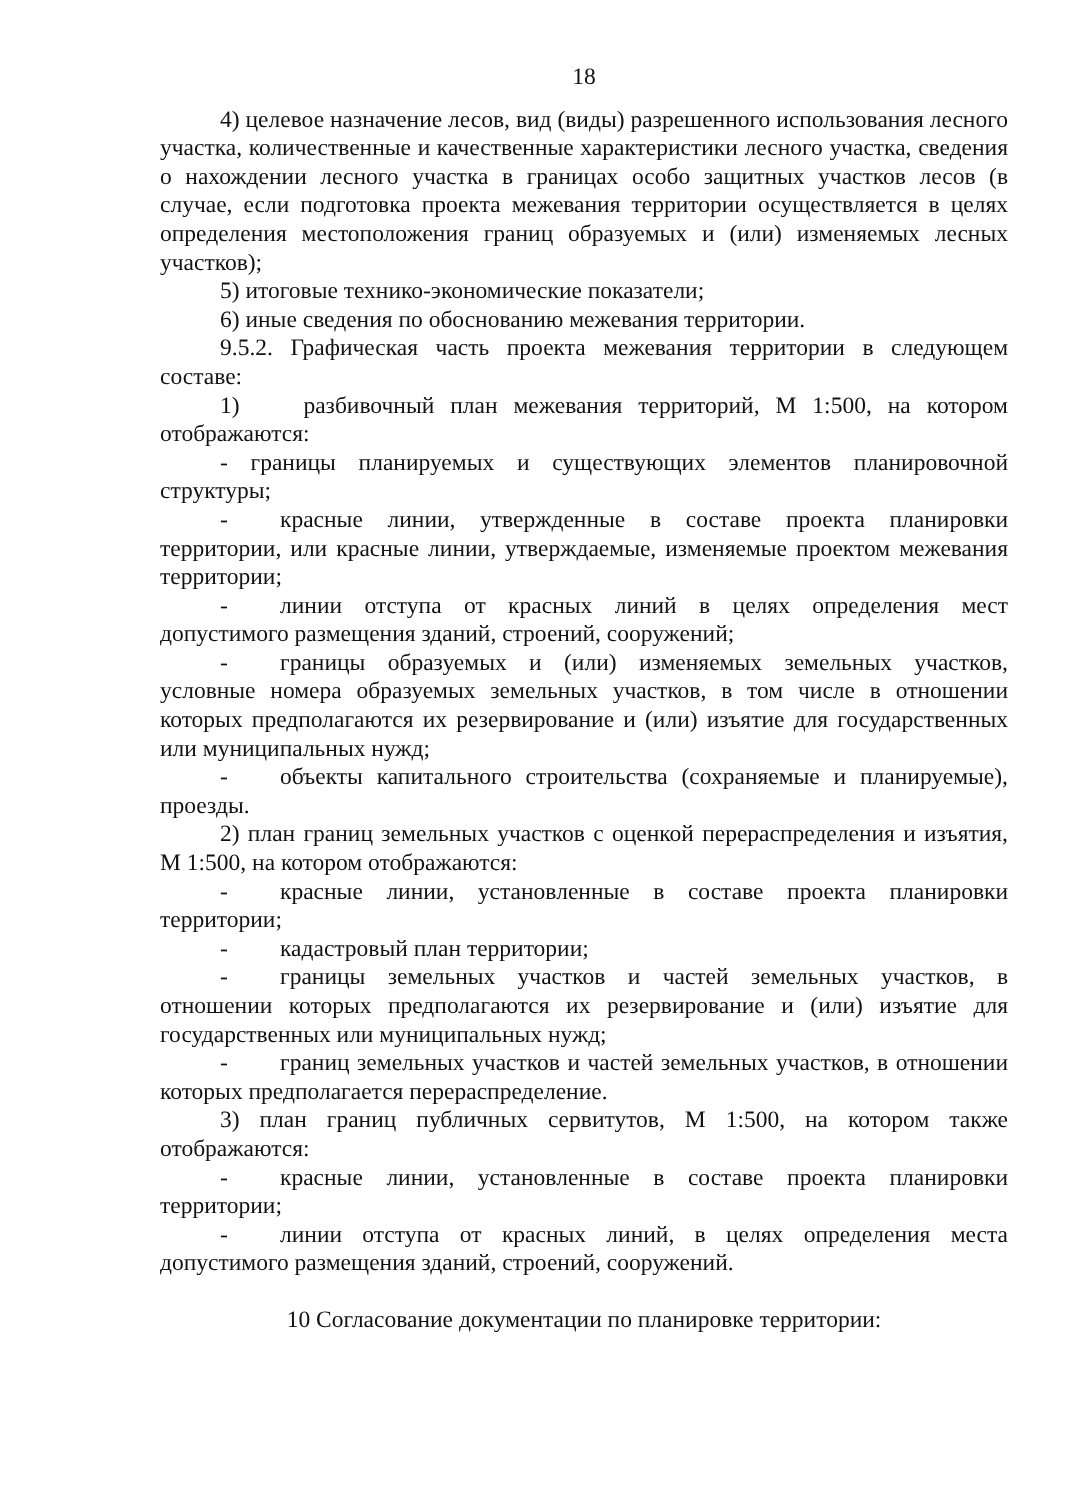18
4) целевое назначение лесов, вид (виды) разрешенного использования лесного участка, количественные и качественные характеристики лесного участка, сведения о нахождении лесного участка в границах особо защитных участков лесов (в случае, если подготовка проекта межевания территории осуществляется в целях определения местоположения границ образуемых и (или) изменяемых лесных участков);
5) итоговые технико-экономические показатели;
6) иные сведения по обоснованию межевания территории.
9.5.2. Графическая часть проекта межевания территории в следующем составе:
1) разбивочный план межевания территорий, М 1:500, на котором отображаются:
- границы планируемых и существующих элементов планировочной структуры;
- красные линии, утвержденные в составе проекта планировки территории, или красные линии, утверждаемые, изменяемые проектом межевания территории;
- линии отступа от красных линий в целях определения мест допустимого размещения зданий, строений, сооружений;
- границы образуемых и (или) изменяемых земельных участков, условные номера образуемых земельных участков, в том числе в отношении которых предполагаются их резервирование и (или) изъятие для государственных или муниципальных нужд;
- объекты капитального строительства (сохраняемые и планируемые), проезды.
2) план границ земельных участков с оценкой перераспределения и изъятия, М 1:500, на котором отображаются:
- красные линии, установленные в составе проекта планировки территории;
- кадастровый план территории;
- границы земельных участков и частей земельных участков, в отношении которых предполагаются их резервирование и (или) изъятие для государственных или муниципальных нужд;
- границ земельных участков и частей земельных участков, в отношении которых предполагается перераспределение.
3) план границ публичных сервитутов, М 1:500, на котором также отображаются:
- красные линии, установленные в составе проекта планировки территории;
- линии отступа от красных линий, в целях определения места допустимого размещения зданий, строений, сооружений.
10 Согласование документации по планировке территории: